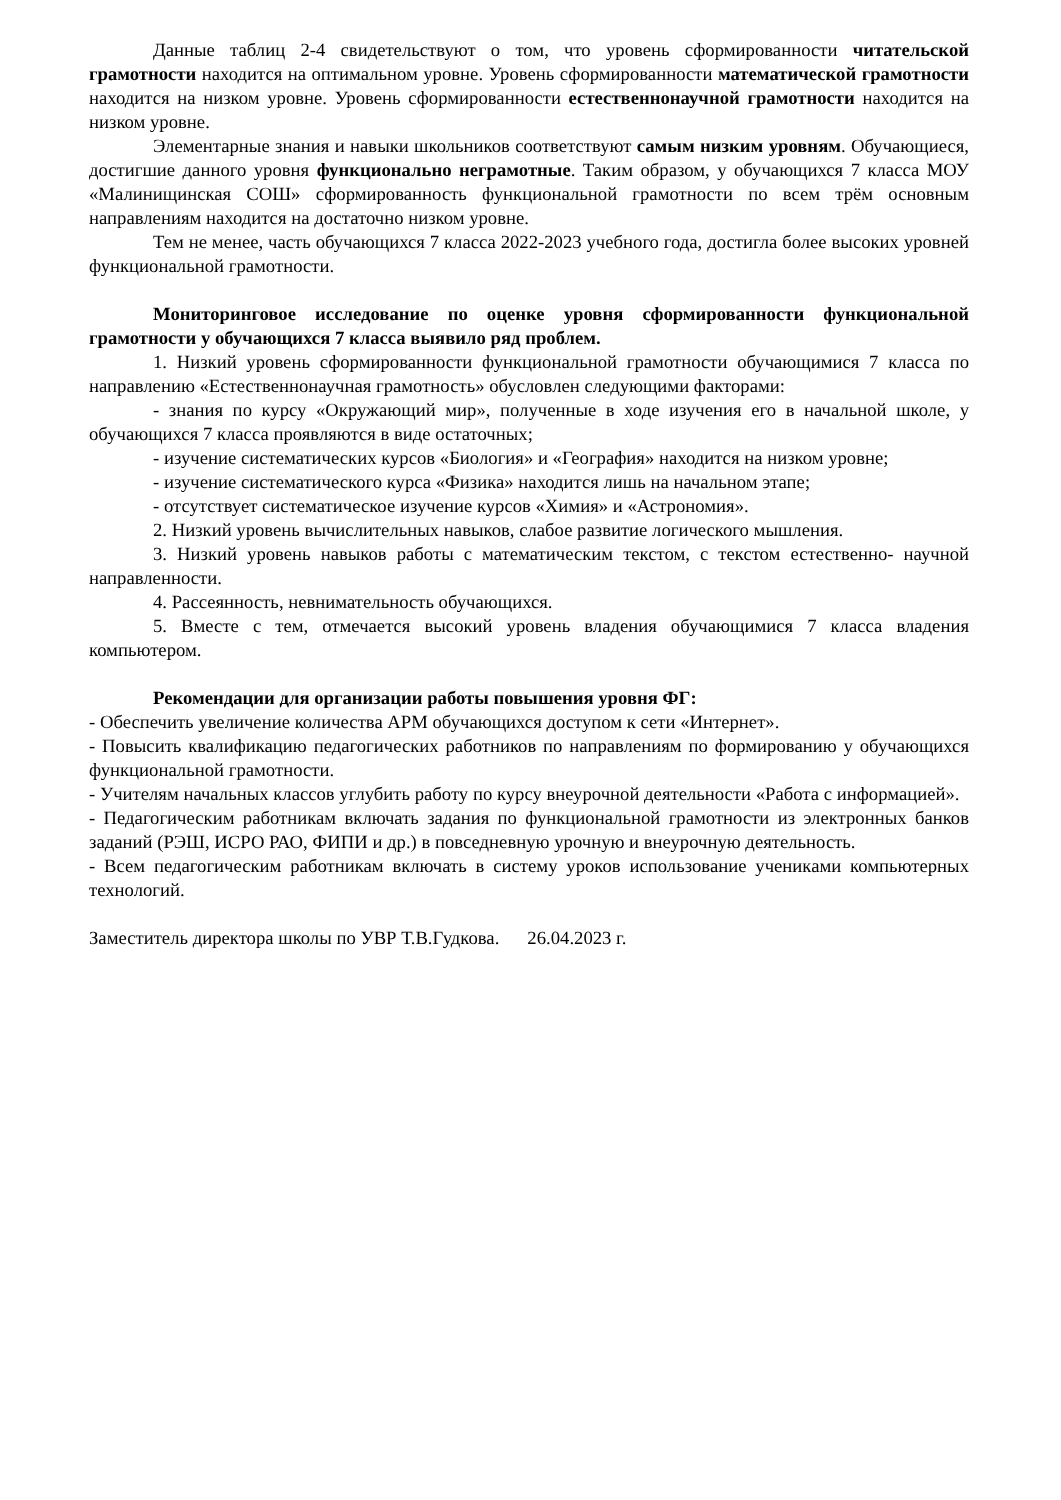Данные таблиц 2-4 свидетельствуют о том, что уровень сформированности читательской грамотности находится на оптимальном уровне. Уровень сформированности математической грамотности находится на низком уровне. Уровень сформированности естественнонаучной грамотности находится на низком уровне.
Элементарные знания и навыки школьников соответствуют самым низким уровням. Обучающиеся, достигшие данного уровня функционально неграмотные. Таким образом, у обучающихся 7 класса МОУ «Малинищинская СОШ» сформированность функциональной грамотности по всем трём основным направлениям находится на достаточно низком уровне.
Тем не менее, часть обучающихся 7 класса 2022-2023 учебного года, достигла более высоких уровней функциональной грамотности.
Мониторинговое исследование по оценке уровня сформированности функциональной грамотности у обучающихся 7 класса выявило ряд проблем.
1. Низкий уровень сформированности функциональной грамотности обучающимися 7 класса по направлению «Естественнонаучная грамотность» обусловлен следующими факторами:
- знания по курсу «Окружающий мир», полученные в ходе изучения его в начальной школе, у обучающихся 7 класса проявляются в виде остаточных;
- изучение систематических курсов «Биология» и «География» находится на низком уровне;
- изучение систематического курса «Физика» находится лишь на начальном этапе;
- отсутствует систематическое изучение курсов «Химия» и «Астрономия».
2. Низкий уровень вычислительных навыков, слабое развитие логического мышления.
3. Низкий уровень навыков работы с математическим текстом, с текстом естественно- научной направленности.
4. Рассеянность, невнимательность обучающихся.
5. Вместе с тем, отмечается высокий уровень владения обучающимися 7 класса владения компьютером.
Рекомендации для организации работы повышения уровня ФГ:
- Обеспечить увеличение количества АРМ обучающихся доступом к сети «Интернет».
- Повысить квалификацию педагогических работников по направлениям по формированию у обучающихся функциональной грамотности.
- Учителям начальных классов углубить работу по курсу внеурочной деятельности «Работа с информацией».
- Педагогическим работникам включать задания по функциональной грамотности из электронных банков заданий (РЭШ, ИСРО РАО, ФИПИ и др.) в повседневную урочную и внеурочную деятельность.
- Всем педагогическим работникам включать в систему уроков использование учениками компьютерных технологий.
Заместитель директора школы по УВР Т.В.Гудкова. 26.04.2023 г.